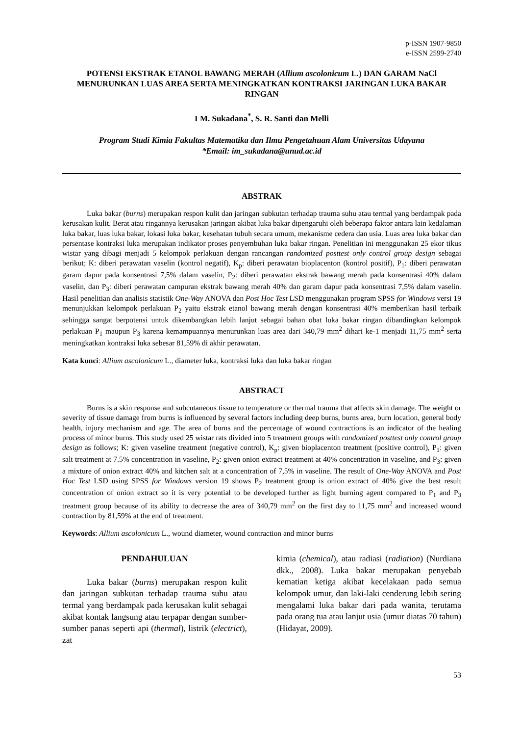p-ISSN 1907-9850
e-ISSN 2599-2740
POTENSI EKSTRAK ETANOL BAWANG MERAH (Allium ascolonicum L.) DAN GARAM NaCl MENURUNKAN LUAS AREA SERTA MENINGKATKAN KONTRAKSI JARINGAN LUKA BAKAR RINGAN
I M. Sukadana<sup>*</sup>, S. R. Santi dan Melli
Program Studi Kimia Fakultas Matematika dan Ilmu Pengetahuan Alam Universitas Udayana
*Email: im_sukadana@unud.ac.id
ABSTRAK
Luka bakar (burns) merupakan respon kulit dan jaringan subkutan terhadap trauma suhu atau termal yang berdampak pada kerusakan kulit. Berat atau ringannya kerusakan jaringan akibat luka bakar dipengaruhi oleh beberapa faktor antara lain kedalaman luka bakar, luas luka bakar, lokasi luka bakar, kesehatan tubuh secara umum, mekanisme cedera dan usia. Luas area luka bakar dan persentase kontraksi luka merupakan indikator proses penyembuhan luka bakar ringan. Penelitian ini menggunakan 25 ekor tikus wistar yang dibagi menjadi 5 kelompok perlakuan dengan rancangan randomized posttest only control group design sebagai berikut; K: diberi perawatan vaselin (kontrol negatif), K<sub>p</sub>: diberi perawatan bioplacenton (kontrol positif), P<sub>1</sub>: diberi perawatan garam dapur pada konsentrasi 7,5% dalam vaselin, P<sub>2</sub>: diberi perawatan ekstrak bawang merah pada konsentrasi 40% dalam vaselin, dan P<sub>3</sub>: diberi perawatan campuran ekstrak bawang merah 40% dan garam dapur pada konsentrasi 7,5% dalam vaselin. Hasil penelitian dan analisis statistik One-Way ANOVA dan Post Hoc Test LSD menggunakan program SPSS for Windows versi 19 menunjukkan kelompok perlakuan P<sub>2</sub> yaitu ekstrak etanol bawang merah dengan konsentrasi 40% memberikan hasil terbaik sehingga sangat berpotensi untuk dikembangkan lebih lanjut sebagai bahan obat luka bakar ringan dibandingkan kelompok perlakuan P<sub>1</sub> maupun P<sub>3</sub> karena kemampuannya menurunkan luas area dari 340,79 mm<sup>2</sup> dihari ke-1 menjadi 11,75 mm<sup>2</sup> serta meningkatkan kontraksi luka sebesar 81,59% di akhir perawatan.
Kata kunci: Allium ascolonicum L., diameter luka, kontraksi luka dan luka bakar ringan
ABSTRACT
Burns is a skin response and subcutaneous tissue to temperature or thermal trauma that affects skin damage. The weight or severity of tissue damage from burns is influenced by several factors including deep burns, burns area, burn location, general body health, injury mechanism and age. The area of burns and the percentage of wound contractions is an indicator of the healing process of minor burns. This study used 25 wistar rats divided into 5 treatment groups with randomized posttest only control group design as follows; K: given vaseline treatment (negative control), K<sub>p</sub>: given bioplacenton treatment (positive control), P<sub>1</sub>: given salt treatment at 7.5% concentration in vaseline, P<sub>2</sub>: given onion extract treatment at 40% concentration in vaseline, and P<sub>3</sub>: given a mixture of onion extract 40% and kitchen salt at a concentration of 7,5% in vaseline. The result of One-Way ANOVA and Post Hoc Test LSD using SPSS for Windows version 19 shows P<sub>2</sub> treatment group is onion extract of 40% give the best result concentration of onion extract so it is very potential to be developed further as light burning agent compared to P<sub>1</sub> and P<sub>3</sub> treatment group because of its ability to decrease the area of 340,79 mm<sup>2</sup> on the first day to 11,75 mm<sup>2</sup> and increased wound contraction by 81,59% at the end of treatment.
Keywords: Allium ascolonicum L., wound diameter, wound contraction and minor burns
PENDAHULUAN
Luka bakar (burns) merupakan respon kulit dan jaringan subkutan terhadap trauma suhu atau termal yang berdampak pada kerusakan kulit sebagai akibat kontak langsung atau terpapar dengan sumber-sumber panas seperti api (thermal), listrik (electrict), zat
kimia (chemical), atau radiasi (radiation) (Nurdiana dkk., 2008). Luka bakar merupakan penyebab kematian ketiga akibat kecelakaan pada semua kelompok umur, dan laki-laki cenderung lebih sering mengalami luka bakar dari pada wanita, terutama pada orang tua atau lanjut usia (umur diatas 70 tahun) (Hidayat, 2009).
53